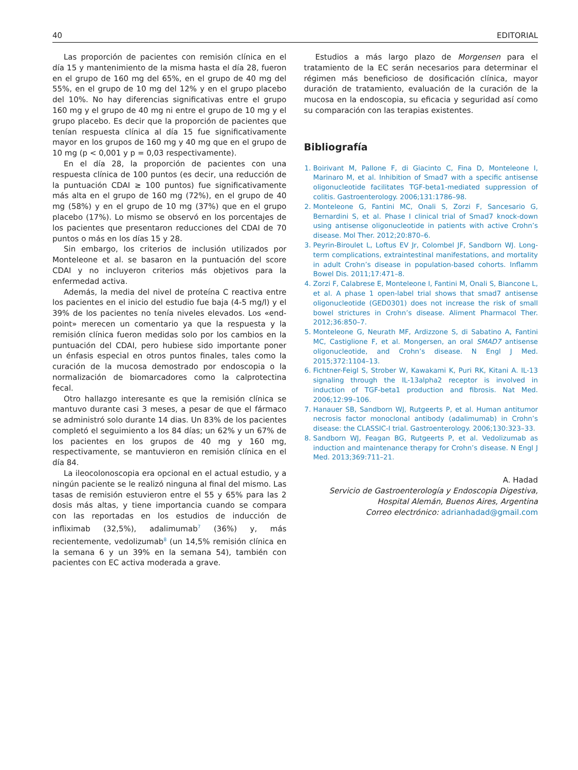40 EDITORIAL
Las proporción de pacientes con remisión clínica en el día 15 y mantenimiento de la misma hasta el día 28, fueron en el grupo de 160 mg del 65%, en el grupo de 40 mg del 55%, en el grupo de 10 mg del 12% y en el grupo placebo del 10%. No hay diferencias significativas entre el grupo 160 mg y el grupo de 40 mg ni entre el grupo de 10 mg y el grupo placebo. Es decir que la proporción de pacientes que tenían respuesta clínica al día 15 fue significativamente mayor en los grupos de 160 mg y 40 mg que en el grupo de 10 mg (p < 0,001 y p = 0,03 respectivamente).
En el día 28, la proporción de pacientes con una respuesta clínica de 100 puntos (es decir, una reducción de la puntuación CDAI ≥ 100 puntos) fue significativamente más alta en el grupo de 160 mg (72%), en el grupo de 40 mg (58%) y en el grupo de 10 mg (37%) que en el grupo placebo (17%). Lo mismo se observó en los porcentajes de los pacientes que presentaron reducciones del CDAI de 70 puntos o más en los días 15 y 28.
Sin embargo, los criterios de inclusión utilizados por Monteleone et al. se basaron en la puntuación del score CDAI y no incluyeron criterios más objetivos para la enfermedad activa.
Además, la media del nivel de proteína C reactiva entre los pacientes en el inicio del estudio fue baja (4-5 mg/l) y el 39% de los pacientes no tenía niveles elevados. Los «end-point» merecen un comentario ya que la respuesta y la remisión clínica fueron medidas solo por los cambios en la puntuación del CDAI, pero hubiese sido importante poner un énfasis especial en otros puntos finales, tales como la curación de la mucosa demostrado por endoscopia o la normalización de biomarcadores como la calprotectina fecal.
Otro hallazgo interesante es que la remisión clínica se mantuvo durante casi 3 meses, a pesar de que el fármaco se administró solo durante 14 dias. Un 83% de los pacientes completó el seguimiento a los 84 días; un 62% y un 67% de los pacientes en los grupos de 40 mg y 160 mg, respectivamente, se mantuvieron en remisión clínica en el día 84.
La ileocolonoscopia era opcional en el actual estudio, y a ningún paciente se le realizó ninguna al final del mismo. Las tasas de remisión estuvieron entre el 55 y 65% para las 2 dosis más altas, y tiene importancia cuando se compara con las reportadas en los estudios de inducción de infliximab (32,5%), adalimumab<sup>7</sup> (36%) y, más recientemente, vedolizumab<sup>8</sup> (un 14,5% remisión clínica en la semana 6 y un 39% en la semana 54), también con pacientes con EC activa moderada a grave.
Estudios a más largo plazo de Morgensen para el tratamiento de la EC serán necesarios para determinar el régimen más beneficioso de dosificación clínica, mayor duración de tratamiento, evaluación de la curación de la mucosa en la endoscopia, su eficacia y seguridad así como su comparación con las terapias existentes.
Bibliografía
1. Boirivant M, Pallone F, di Giacinto C, Fina D, Monteleone I, Marinaro M, et al. Inhibition of Smad7 with a specific antisense oligonucleotide facilitates TGF-beta1-mediated suppression of colitis. Gastroenterology. 2006;131:1786–98.
2. Monteleone G, Fantini MC, Onali S, Zorzi F, Sancesario G, Bernardini S, et al. Phase I clinical trial of Smad7 knock-down using antisense oligonucleotide in patients with active Crohn’s disease. Mol Ther. 2012;20:870–6.
3. Peyrin-Biroulet L, Loftus EV Jr, Colombel JF, Sandborn WJ. Long-term complications, extraintestinal manifestations, and mortality in adult Crohn’s disease in population-based cohorts. Inflamm Bowel Dis. 2011;17:471–8.
4. Zorzi F, Calabrese E, Monteleone I, Fantini M, Onali S, Biancone L, et al. A phase 1 open-label trial shows that smad7 antisense oligonucleotide (GED0301) does not increase the risk of small bowel strictures in Crohn’s disease. Aliment Pharmacol Ther. 2012;36:850–7.
5. Monteleone G, Neurath MF, Ardizzone S, di Sabatino A, Fantini MC, Castiglione F, et al. Mongersen, an oral SMAD7 antisense oligonucleotide, and Crohn’s disease. N Engl J Med. 2015;372:1104–13.
6. Fichtner-Feigl S, Strober W, Kawakami K, Puri RK, Kitani A. IL-13 signaling through the IL-13alpha2 receptor is involved in induction of TGF-beta1 production and fibrosis. Nat Med. 2006;12:99–106.
7. Hanauer SB, Sandborn WJ, Rutgeerts P, et al. Human antitumor necrosis factor monoclonal antibody (adalimumab) in Crohn’s disease: the CLASSIC-I trial. Gastroenterology. 2006;130:323–33.
8. Sandborn WJ, Feagan BG, Rutgeerts P, et al. Vedolizumab as induction and maintenance therapy for Crohn’s disease. N Engl J Med. 2013;369:711–21.
A. Hadad
Servicio de Gastroenterología y Endoscopia Digestiva, Hospital Alemán, Buenos Aires, Argentina
Correo electrónico: adrianhadad@gmail.com